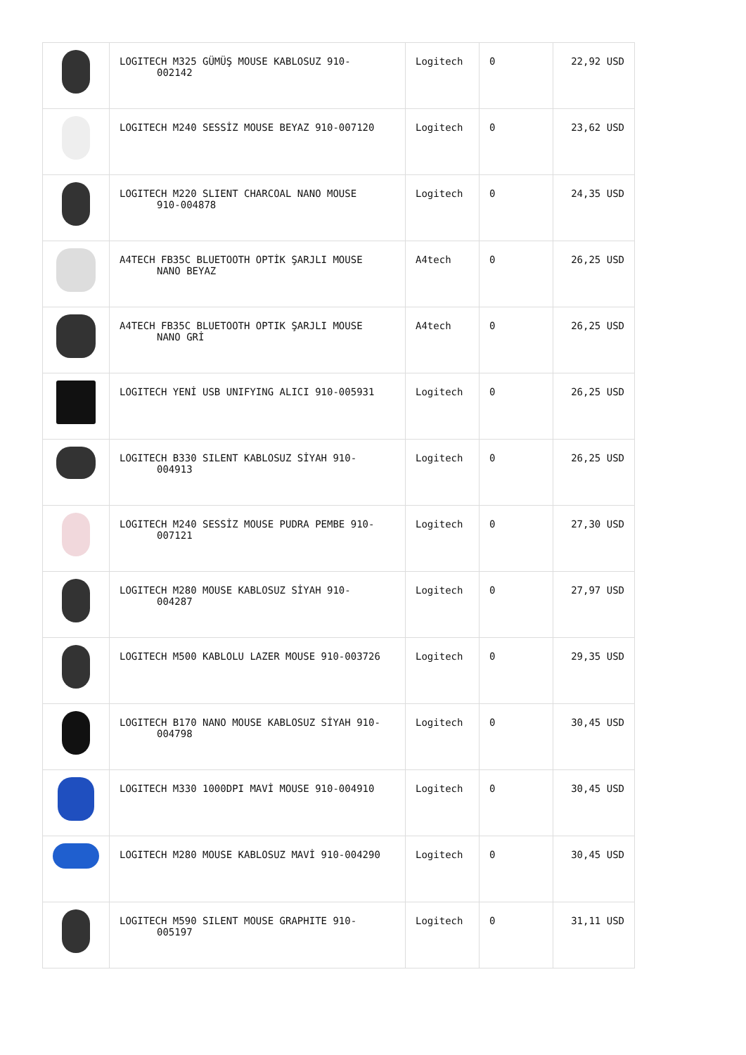| | LOGITECH M325 GÜMÜŞ MOUSE KABLOSUZ 910- 002142 | Logitech | 0 | 22,92 USD |
| | LOGITECH M240 SESSİZ MOUSE BEYAZ 910-007120 | Logitech | 0 | 23,62 USD |
| | LOGITECH M220 SLIENT CHARCOAL NANO MOUSE 910-004878 | Logitech | 0 | 24,35 USD |
| | A4TECH FB35C BLUETOOTH OPTİK ŞARJLI MOUSE NANO BEYAZ | A4tech | 0 | 26,25 USD |
| | A4TECH FB35C BLUETOOTH OPTIK ŞARJLI MOUSE NANO GRİ | A4tech | 0 | 26,25 USD |
| | LOGITECH YENİ USB UNIFYING ALICI 910-005931 | Logitech | 0 | 26,25 USD |
| | LOGITECH B330 SILENT KABLOSUZ SİYAH 910- 004913 | Logitech | 0 | 26,25 USD |
| | LOGITECH M240 SESSİZ MOUSE PUDRA PEMBE 910- 007121 | Logitech | 0 | 27,30 USD |
| | LOGITECH M280 MOUSE KABLOSUZ SİYAH 910- 004287 | Logitech | 0 | 27,97 USD |
| | LOGITECH M500 KABLOLU LAZER MOUSE 910-003726 | Logitech | 0 | 29,35 USD |
| | LOGITECH B170 NANO MOUSE KABLOSUZ SİYAH 910- 004798 | Logitech | 0 | 30,45 USD |
| | LOGITECH M330 1000DPI MAVİ MOUSE 910-004910 | Logitech | 0 | 30,45 USD |
| | LOGITECH M280 MOUSE KABLOSUZ MAVİ 910-004290 | Logitech | 0 | 30,45 USD |
| | LOGITECH M590 SILENT MOUSE GRAPHITE 910- 005197 | Logitech | 0 | 31,11 USD |